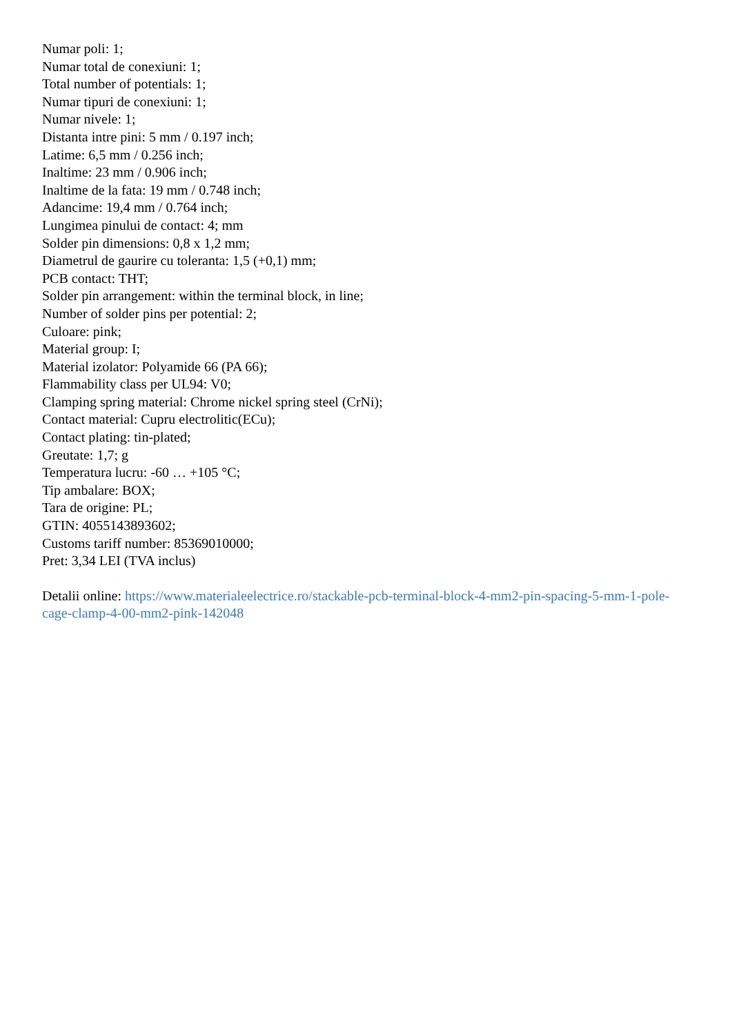Numar poli: 1;
Numar total de conexiuni: 1;
Total number of potentials: 1;
Numar tipuri de conexiuni: 1;
Numar nivele: 1;
Distanta intre pini: 5 mm / 0.197 inch;
Latime: 6,5 mm / 0.256 inch;
Inaltime: 23 mm / 0.906 inch;
Inaltime de la fata: 19 mm / 0.748 inch;
Adancime: 19,4 mm / 0.764 inch;
Lungimea pinului de contact: 4; mm
Solder pin dimensions: 0,8 x 1,2 mm;
Diametrul de gaurire cu toleranta: 1,5 (+0,1) mm;
PCB contact: THT;
Solder pin arrangement: within the terminal block, in line;
Number of solder pins per potential: 2;
Culoare: pink;
Material group: I;
Material izolator: Polyamide 66 (PA 66);
Flammability class per UL94: V0;
Clamping spring material: Chrome nickel spring steel (CrNi);
Contact material: Cupru electrolitic(ECu);
Contact plating: tin-plated;
Greutate: 1,7; g
Temperatura lucru: -60 … +105 °C;
Tip ambalare: BOX;
Tara de origine: PL;
GTIN: 4055143893602;
Customs tariff number: 85369010000;
Pret: 3,34 LEI (TVA inclus)
Detalii online: https://www.materialeelectrice.ro/stackable-pcb-terminal-block-4-mm2-pin-spacing-5-mm-1-pole-cage-clamp-4-00-mm2-pink-142048